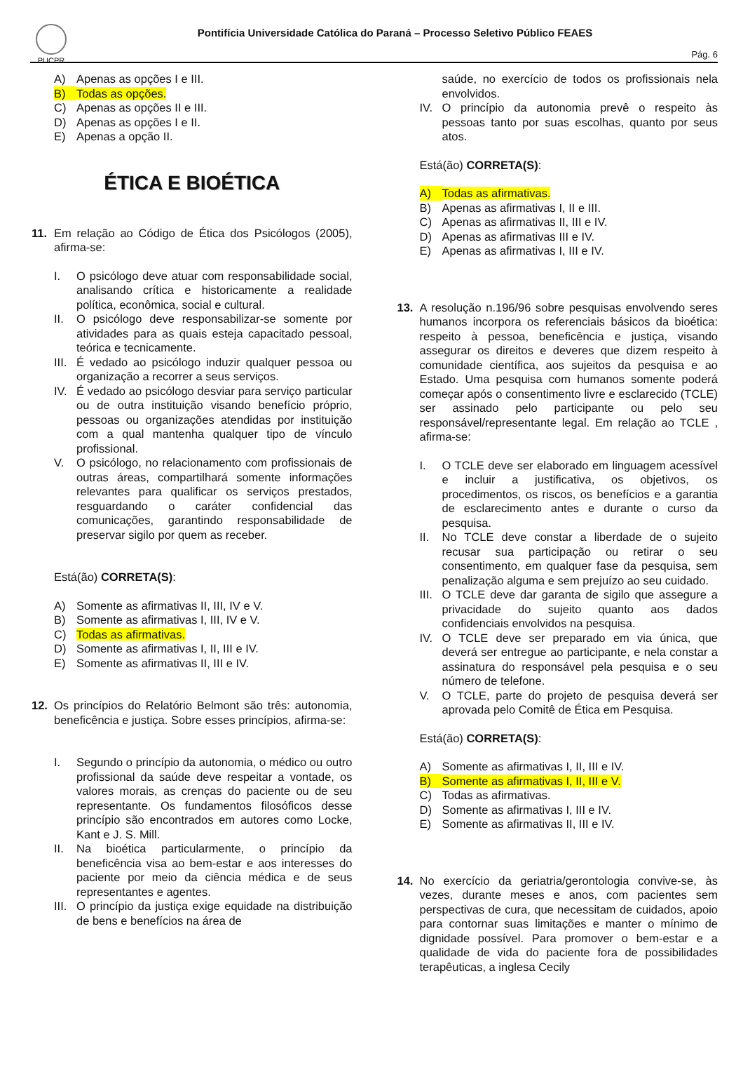PUCPR
Pontifícia Universidade Católica do Paraná – Processo Seletivo Público FEAES
Pág. 6
A) Apenas as opções I e III.
B) Todas as opções.
C) Apenas as opções II e III.
D) Apenas as opções I e II.
E) Apenas a opção II.
ÉTICA E BIOÉTICA
11.
Em relação ao Código de Ética dos Psicólogos (2005), afirma-se:
I. O psicólogo deve atuar com responsabilidade social, analisando crítica e historicamente a realidade política, econômica, social e cultural.
II. O psicólogo deve responsabilizar-se somente por atividades para as quais esteja capacitado pessoal, teórica e tecnicamente.
III. É vedado ao psicólogo induzir qualquer pessoa ou organização a recorrer a seus serviços.
IV. É vedado ao psicólogo desviar para serviço particular ou de outra instituição visando benefício próprio, pessoas ou organizações atendidas por instituição com a qual mantenha qualquer tipo de vínculo profissional.
V. O psicólogo, no relacionamento com profissionais de outras áreas, compartilhará somente informações relevantes para qualificar os serviços prestados, resguardando o caráter confidencial das comunicações, garantindo responsabilidade de preservar sigilo por quem as receber.
Está(ão) CORRETA(S):
A) Somente as afirmativas II, III, IV e V.
B) Somente as afirmativas I, III, IV e V.
C) Todas as afirmativas.
D) Somente as afirmativas I, II, III e IV.
E) Somente as afirmativas II, III e IV.
12.
Os princípios do Relatório Belmont são três: autonomia, beneficência e justiça. Sobre esses princípios, afirma-se:
I. Segundo o princípio da autonomia, o médico ou outro profissional da saúde deve respeitar a vontade, os valores morais, as crenças do paciente ou de seu representante. Os fundamentos filosóficos desse princípio são encontrados em autores como Locke, Kant e J. S. Mill.
II. Na bioética particularmente, o princípio da beneficência visa ao bem-estar e aos interesses do paciente por meio da ciência médica e de seus representantes e agentes.
III. O princípio da justiça exige equidade na distribuição de bens e benefícios na área de
saúde, no exercício de todos os profissionais nela envolvidos.
IV. O princípio da autonomia prevê o respeito às pessoas tanto por suas escolhas, quanto por seus atos.
Está(ão) CORRETA(S):
A) Todas as afirmativas.
B) Apenas as afirmativas I, II e III.
C) Apenas as afirmativas II, III e IV.
D) Apenas as afirmativas III e IV.
E) Apenas as afirmativas I, III e IV.
13.
A resolução n.196/96 sobre pesquisas envolvendo seres humanos incorpora os referenciais básicos da bioética: respeito à pessoa, beneficência e justiça, visando assegurar os direitos e deveres que dizem respeito à comunidade científica, aos sujeitos da pesquisa e ao Estado. Uma pesquisa com humanos somente poderá começar após o consentimento livre e esclarecido (TCLE) ser assinado pelo participante ou pelo seu responsável/representante legal. Em relação ao TCLE , afirma-se:
I. O TCLE deve ser elaborado em linguagem acessível e incluir a justificativa, os objetivos, os procedimentos, os riscos, os benefícios e a garantia de esclarecimento antes e durante o curso da pesquisa.
II. No TCLE deve constar a liberdade de o sujeito recusar sua participação ou retirar o seu consentimento, em qualquer fase da pesquisa, sem penalização alguma e sem prejuízo ao seu cuidado.
III. O TCLE deve dar garanta de sigilo que assegure a privacidade do sujeito quanto aos dados confidenciais envolvidos na pesquisa.
IV. O TCLE deve ser preparado em via única, que deverá ser entregue ao participante, e nela constar a assinatura do responsável pela pesquisa e o seu número de telefone.
V. O TCLE, parte do projeto de pesquisa deverá ser aprovada pelo Comitê de Ética em Pesquisa.
Está(ão) CORRETA(S):
A) Somente as afirmativas I, II, III e IV.
B) Somente as afirmativas I, II, III e V.
C) Todas as afirmativas.
D) Somente as afirmativas I, III e IV.
E) Somente as afirmativas II, III e IV.
14.
No exercício da geriatria/gerontologia convive-se, às vezes, durante meses e anos, com pacientes sem perspectivas de cura, que necessitam de cuidados, apoio para contornar suas limitações e manter o mínimo de dignidade possível. Para promover o bem-estar e a qualidade de vida do paciente fora de possibilidades terapêuticas, a inglesa Cecily